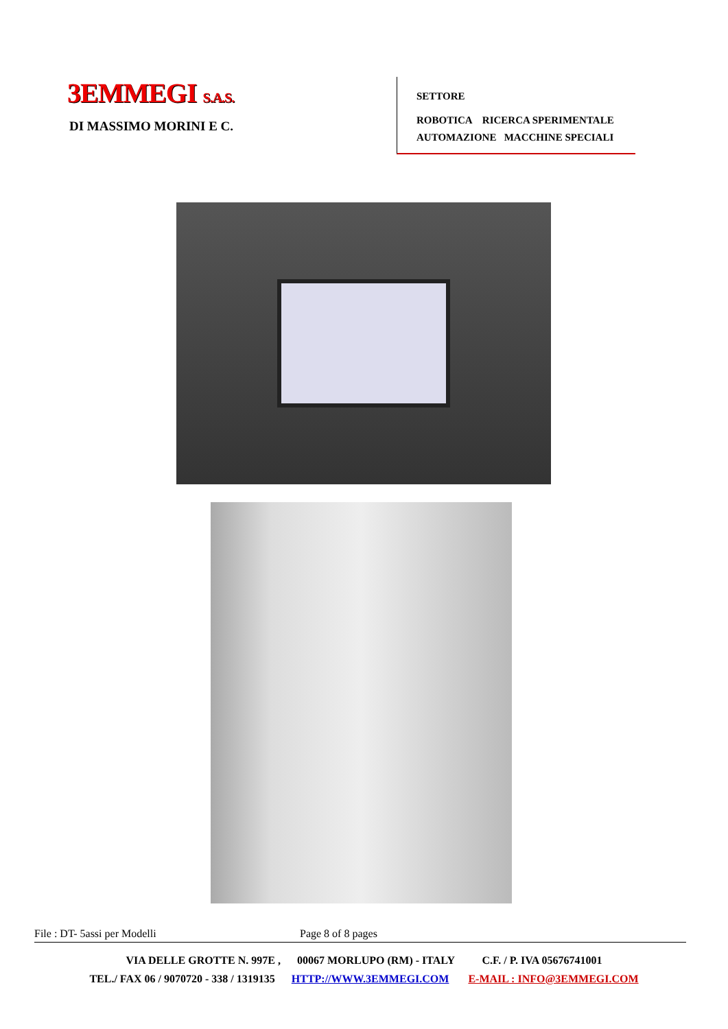3EMMEGI S.A.S.
DI MASSIMO MORINI E C.
SETTORE
ROBOTICA RICERCA SPERIMENTALE
AUTOMAZIONE MACCHINE SPECIALI
File : DT- 5assi per Modelli Page 8 of 8 pages
VIA DELLE GROTTE N. 997E , 00067 MORLUPO (RM) - ITALY C.F. / P. IVA 05676741001
TEL./ FAX 06 / 9070720 - 338 / 1319135 HTTP://WWW.3EMMEGI.COM E-MAIL : INFO@3EMMEGI.COM